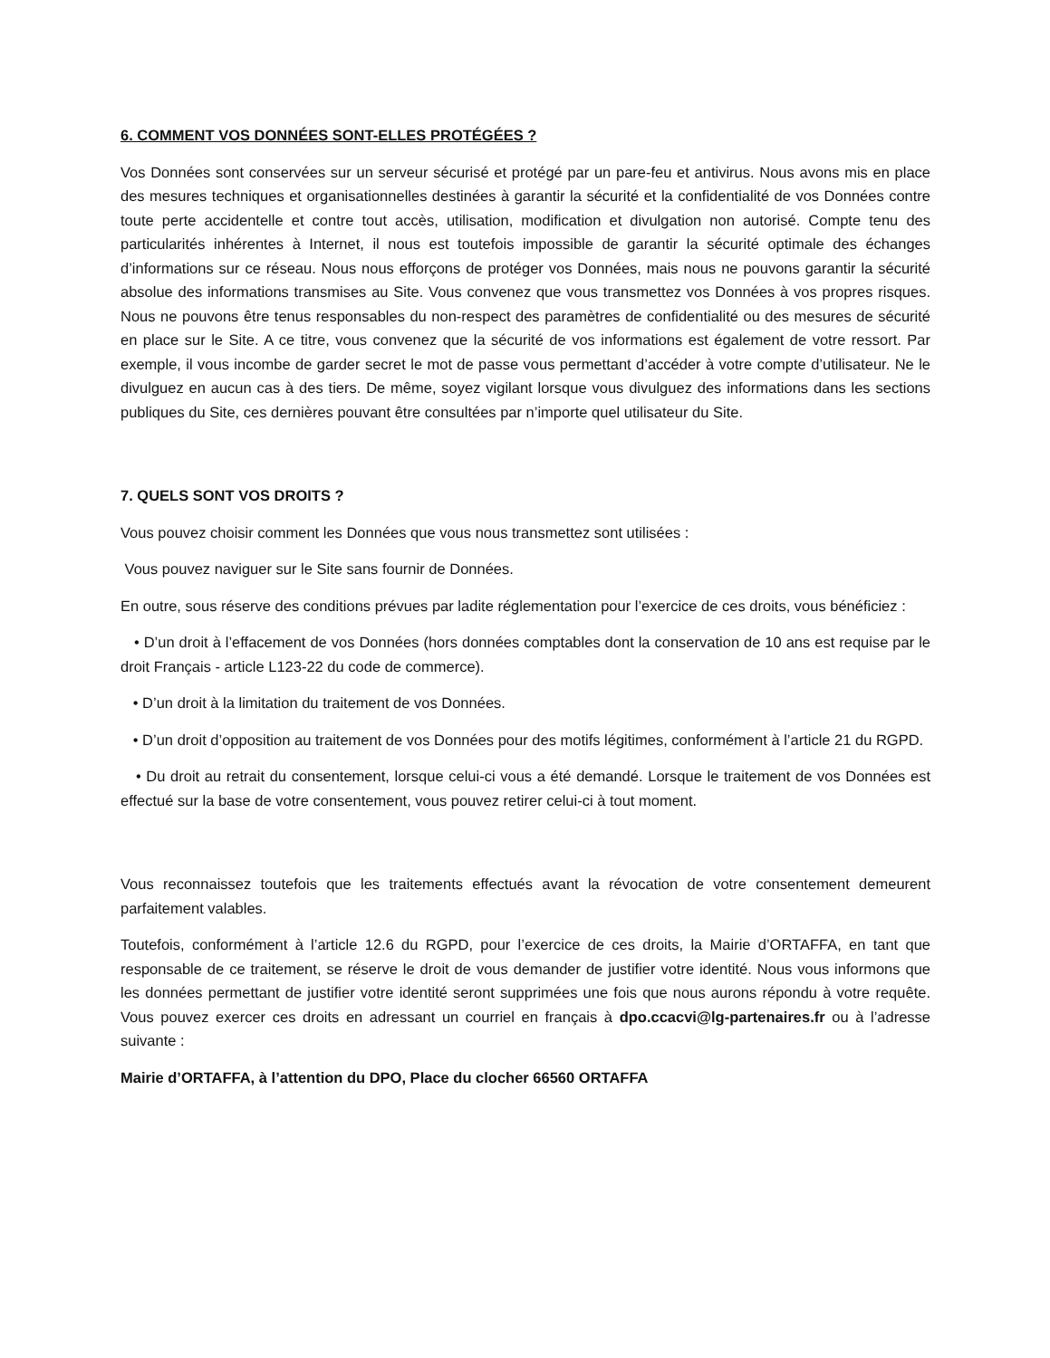6. COMMENT VOS DONNÉES SONT-ELLES PROTÉGÉES ?
Vos Données sont conservées sur un serveur sécurisé et protégé par un pare-feu et antivirus. Nous avons mis en place des mesures techniques et organisationnelles destinées à garantir la sécurité et la confidentialité de vos Données contre toute perte accidentelle et contre tout accès, utilisation, modification et divulgation non autorisé. Compte tenu des particularités inhérentes à Internet, il nous est toutefois impossible de garantir la sécurité optimale des échanges d’informations sur ce réseau. Nous nous efforçons de protéger vos Données, mais nous ne pouvons garantir la sécurité absolue des informations transmises au Site. Vous convenez que vous transmettez vos Données à vos propres risques. Nous ne pouvons être tenus responsables du non-respect des paramètres de confidentialité ou des mesures de sécurité en place sur le Site. A ce titre, vous convenez que la sécurité de vos informations est également de votre ressort. Par exemple, il vous incombe de garder secret le mot de passe vous permettant d’accéder à votre compte d’utilisateur. Ne le divulguez en aucun cas à des tiers. De même, soyez vigilant lorsque vous divulguez des informations dans les sections publiques du Site, ces dernières pouvant être consultées par n’importe quel utilisateur du Site.
7. QUELS SONT VOS DROITS ?
Vous pouvez choisir comment les Données que vous nous transmettez sont utilisées :
Vous pouvez naviguer sur le Site sans fournir de Données.
En outre, sous réserve des conditions prévues par ladite réglementation pour l’exercice de ces droits, vous bénéficiez :
• D’un droit à l’effacement de vos Données (hors données comptables dont la conservation de 10 ans est requise par le droit Français - article L123-22 du code de commerce).
• D’un droit à la limitation du traitement de vos Données.
• D’un droit d’opposition au traitement de vos Données pour des motifs légitimes, conformément à l’article 21 du RGPD.
• Du droit au retrait du consentement, lorsque celui-ci vous a été demandé. Lorsque le traitement de vos Données est effectué sur la base de votre consentement, vous pouvez retirer celui-ci à tout moment.
Vous reconnaissez toutefois que les traitements effectués avant la révocation de votre consentement demeurent parfaitement valables.
Toutefois, conformément à l’article 12.6 du RGPD, pour l’exercice de ces droits, la Mairie d’ORTAFFA, en tant que responsable de ce traitement, se réserve le droit de vous demander de justifier votre identité. Nous vous informons que les données permettant de justifier votre identité seront supprimées une fois que nous aurons répondu à votre requête. Vous pouvez exercer ces droits en adressant un courriel en français à dpo.ccacvi@lg-partenaires.fr ou à l’adresse suivante :
Mairie d’ORTAFFA, à l’attention du DPO, Place du clocher 66560 ORTAFFA